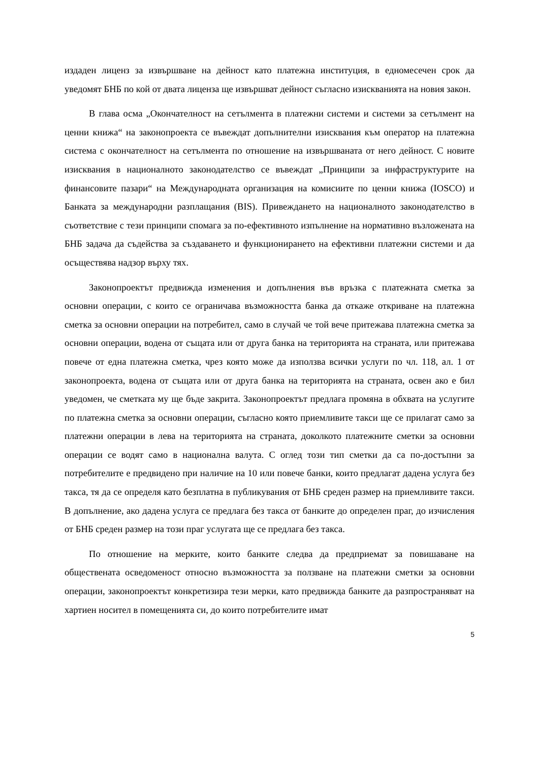издаден лиценз за извършване на дейност като платежна институция, в едномесечен срок да уведомят БНБ по кой от двата лиценза ще извършват дейност съгласно изискванията на новия закон.
В глава осма „Окончателност на сетълмента в платежни системи и системи за сетълмент на ценни книжа“ на законопроекта се въвеждат допълнителни изисквания към оператор на платежна система с окончателност на сетълмента по отношение на извършваната от него дейност. С новите изисквания в националното законодателство се въвеждат „Принципи за инфраструктурите на финансовите пазари“ на Международната организация на комисиите по ценни книжа (IOSCO) и Банката за международни разплащания (BIS). Привеждането на националното законодателство в съответствие с тези принципи спомага за по-ефективното изпълнение на нормативно възложената на БНБ задача да съдейства за създаването и функционирането на ефективни платежни системи и да осъществява надзор върху тях.
Законопроектът предвижда изменения и допълнения във връзка с платежната сметка за основни операции, с които се ограничава възможността банка да откаже откриване на платежна сметка за основни операции на потребител, само в случай че той вече притежава платежна сметка за основни операции, водена от същата или от друга банка на територията на страната, или притежава повече от една платежна сметка, чрез която може да използва всички услуги по чл. 118, ал. 1 от законопроекта, водена от същата или от друга банка на територията на страната, освен ако е бил уведомен, че сметката му ще бъде закрита. Законопроектът предлага промяна в обхвата на услугите по платежна сметка за основни операции, съгласно която приемливите такси ще се прилагат само за платежни операции в лева на територията на страната, доколкото платежните сметки за основни операции се водят само в национална валута. С оглед този тип сметки да са по-достъпни за потребителите е предвидено при наличие на 10 или повече банки, които предлагат дадена услуга без такса, тя да се определя като безплатна в публикувания от БНБ среден размер на приемливите такси. В допълнение, ако дадена услуга се предлага без такса от банките до определен праг, до изчисления от БНБ среден размер на този праг услугата ще се предлага без такса.
По отношение на мерките, които банките следва да предприемат за повишаване на обществената осведоменост относно възможността за ползване на платежни сметки за основни операции, законопроектът конкретизира тези мерки, като предвижда банките да разпространяват на хартиен носител в помещенията си, до които потребителите имат
5